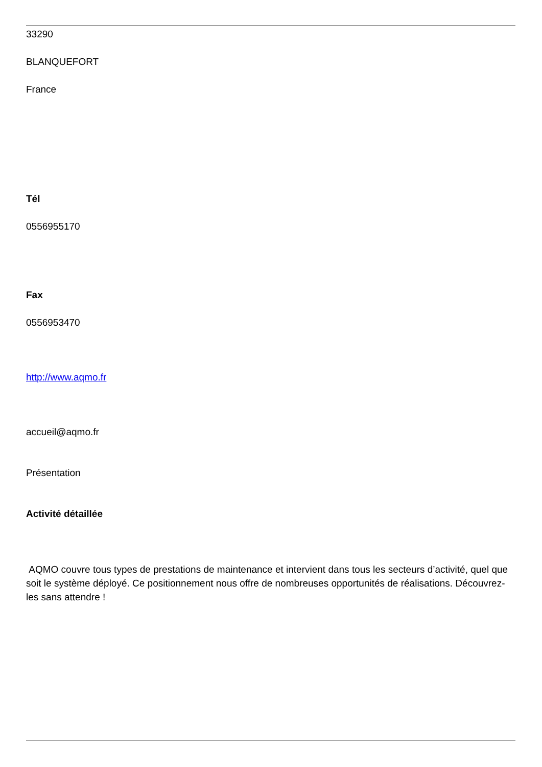33290
BLANQUEFORT
France
Tél
0556955170
Fax
0556953470
http://www.aqmo.fr
accueil@aqmo.fr
Présentation
Activité détaillée
AQMO couvre tous types de prestations de maintenance et intervient dans tous les secteurs d’activité, quel que soit le système déployé. Ce positionnement nous offre de nombreuses opportunités de réalisations. Découvrez-les sans attendre !